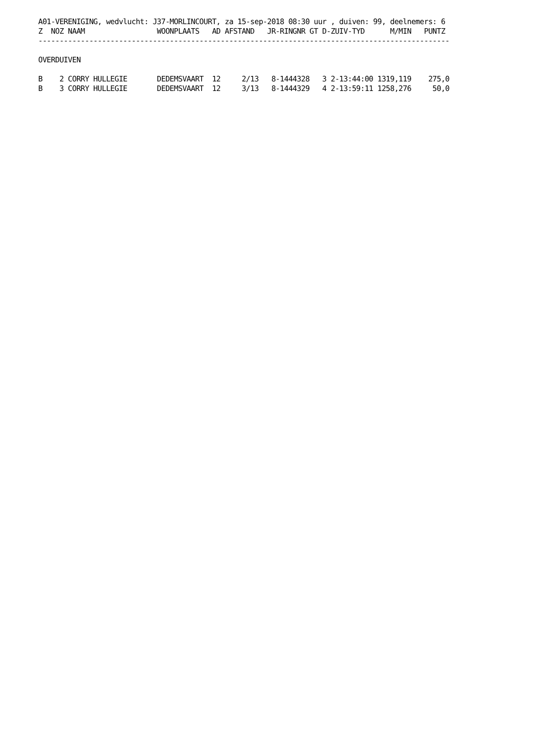A01-VERENIGING, wedvlucht: J37-MORLINCOURT, za 15-sep-2018 08:30 uur , duiven: 99, deelnemers: 6
Z  NOZ NAAM                 WOONPLAATS   AD AFSTAND   JR-RINGNR GT D-ZUIV-TYD      M/MIN   PUNTZ
-------------------------------------------------------------------------------------------------

OVERDUIVEN

B    2 CORRY HULLEGIE       DEDEMSVAART  12     2/13   8-1444328   3 2-13:44:00 1319,119    275,0
B    3 CORRY HULLEGIE       DEDEMSVAART  12     3/13   8-1444329   4 2-13:59:11 1258,276     50,0